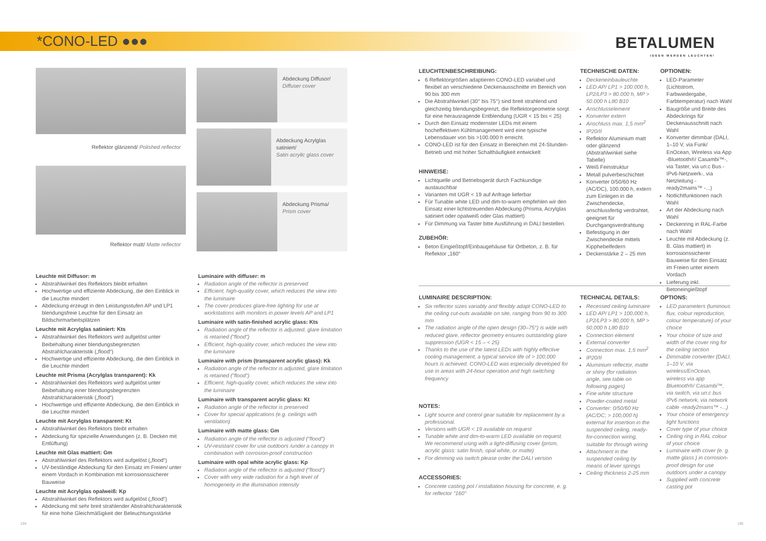*CONO-LED ●●●
BETALUMEN
IDEEN WERDEN LEUCHTEN!
Reflektor glänzend/ Polished reflector
Reflektor matt/ Matte reflector
Abdeckung Diffusor/
Diffuser cover
Abdeckung Acrylglas satiniert/
Satin acrylic glass cover
Abdeckung Prisma/
Prism cover
Leuchte mit Diffusor: m
Abstrahlwinkel des Reflektors bleibt erhalten
Hochwertige und effiziente Abdeckung, die den Einblick in die Leuchte mindert
Abdeckung erzeugt in den Leistungsstufen AP und LP1 blendungsfreie Leuchte für den Einsatz an Bildschirmarbeitsplätzen
Leuchte mit Acrylglas satiniert: Kts
Abstrahlwinkel des Reflektors wird aufgelöst unter Beibehaltung einer blendungsbegrenzten Abstrahlcharakteristik („flood“)
Hochwertige und effiziente Abdeckung, die den Einblick in die Leuchte mindert
Leuchte mit Prisma (Acrylglas transparent): Kk
Abstrahlwinkel des Reflektors wird aufgelöst unter Beibehaltung einer blendungsbegrenzten Abstrahlcharakteristik („flood“)
Hochwertige und effiziente Abdeckung, die den Einblick in die Leuchte mindert
Leuchte mit Acrylglas transparent: Kt
Abstrahlwinkel des Reflektors bleibt erhalten
Abdeckung für spezielle Anwendungen (z. B. Decken mit Entlüftung)
Leuchte mit Glas mattiert: Gm
Abstrahlwinkel des Reflektors wird aufgelöst („flood“)
UV-beständige Abdeckung für den Einsatz im Freien/ unter einem Vordach in Kombination mit korrosionssicherer Bauweise
Leuchte mit Acrylglas opalweiß: Kp
Abstrahlwinkel des Reflektors wird aufgelöst („flood“)
Abdeckung mit sehr breit strahlender Abstrahlcharakteristik für eine hohe Gleichmäßigkeit der Beleuchtungsstärke
Luminaire with diffuser: m
Radiation angle of the reflector is preserved
Efficient, high-quality cover, which reduces the view into the luminaire
The cover produces glare-free lighting for use at workstations with monitors in power levels AP and LP1
Luminaire with satin-finished acrylic glass: Kts
Radiation angle of the reflector is adjusted, glare limitation is retained ("flood")
Efficient, high-quality cover, which reduces the view into the luminaire
Luminaire with prism (transparent acrylic glass): Kk
Radiation angle of the reflector is adjusted, glare limitation is retained ("flood")
Efficient, high-quality cover, which reduces the view into the luminaire
Luminaire with transparent acrylic glass: Kt
Radiation angle of the reflector is preserved
Cover for special applications (e.g. ceilings with ventilation)
Luminaire with matte glass: Gm
Radiation angle of the reflector is adjusted ("flood")
UV-resistant cover for use outdoors /under a canopy in combination with corrosion-proof construction
Luminaire with opal white acrylic glass: Kp
Radiation angle of the reflector is adjusted ("flood")
Cover with very wide radiation for a high level of homogeneity in the illumination intensity
LEUCHTENBESCHREIBUNG:
6 Reflektorgrößen adaptieren CONO-LED variabel und flexibel an verschiedene Deckenausschnitte im Bereich von 90 bis 300 mm
Die Abstrahlwinkel (30° bis 75°) sind breit strahlend und gleichzeitig blendungsbegrenzt, die Reflektorgeometrie sorgt für eine herausragende Entblendung (UGR < 15 bis < 25)
Durch den Einsatz modernster LEDs mit einem hocheffektiven Kühlmanagement wird eine typische Lebensdauer von bis >100.000 h erreicht.
CONO-LED ist für den Einsatz in Bereichen mit 24-Stunden-Betrieb und mit hoher Schalthäufigkeit entwickelt
HINWEISE:
Lichtquelle und Betriebsgerät durch Fachkundige austauschbar
Varianten mit UGR < 19 auf Anfrage lieferbar
Für Tunable white LED und dim-to-warm empfehlen wir den Einsatz einer lichtstreuenden Abdeckung (Prisma, Acrylglas satiniert oder opalweiß oder Glas mattiert)
Für Dimmung via Taster bitte Ausführung in DALI bestellen.
ZUBEHÖR:
Beton Eingießtopf/Einbaugehäuse für Ortbeton, z. B. für Reflektor „160“
TECHNISCHE DATEN:
Deckeneinbauleuchte
LED AP/ LP1 > 100.000 h, LP2/LP3 > 80.000 h, MP > 50.000 h L80 B10
Anschlusselement
Konverter extern
Anschluss max. 1,5 mm<sup>2</sup>
IP20/II
Reflektor Aluminium matt oder glänzend (Abstrahlwinkel siehe Tabelle)
Weiß Feinstruktur
Metall pulverbeschichtet
Konverter 0/50/60 Hz (AC/DC), 100.000 h, extern zum Einlegen in die Zwischendecke, anschlussfertig verdrahtet, geeignet für Durchgangsverdrahtung
Befestigung in der Zwischendecke mittels Kipphebelfedern
Deckenstärke 2 – 25 mm
OPTIONEN:
LED-Parameter (Lichtstrom, Farbwiedergabe, Farbtemperatur) nach Wahl
Baugröße und Breite des Abdeckrings für Deckenausschnitt nach Wahl
Konverter dimmbar (DALI, 1–10 V, via Funk/ EnOcean, Wireless via App -Bluetooth®/ Casambi™-, via Taster, via un:c Bus -IPv6-Netzwerk-, via Netzleitung -ready2mains™ -...)
Notlichtfunktionen nach Wahl
Art der Abdeckung nach Wahl
Deckenring in RAL-Farbe nach Wahl
Leuchte mit Abdeckung (z. B. Glas mattiert) in korrosionssicherer Bauweise für den Einsatz im Freien unter einem Vordach
Lieferung inkl. Betoneingießtopf
LUMINAIRE DESCRIPTION:
Six reflector sizes variably and flexibly adapt CONO-LED to the ceiling cut-outs available on site, ranging from 90 to 300 mm
The radiation angle of the open design (30–75°) is wide with reduced glare, reflector geometry ensures outstanding glare suppression (UGR < 15 – < 25)
Thanks to the use of the latest LEDs with highly effective cooling management, a typical service life of > 100,000 hours is achieved. CONO-LED was especially developed for use in areas with 24-hour operation and high switching frequency
NOTES:
Light source and control gear suitable for replacement by a professional.
Versions with UGR < 19 available on request
Tunable white and dim-to-warm LED available on request. We recommend using with a light-diffusing cover (prism, acrylic glass: satin finish, opal white, or matte)
For dimming via switch please order the DALI version
ACCESSORIES:
Concrete casting pot / installation housing for concrete, e. g. for reflector "160"
TECHNICAL DETAILS:
Recessed ceiling luminaire
LED AP/ LP1 > 100,000 h, LP2/LP3 > 80,000 h, MP > 50,000 h L80 B10
Connection element
External converter
Connection max. 1,5 mm<sup>2</sup>
IP20/II
Aluminium reflector, matte or shiny (for radiation angle, see table on following pages)
Fine white structure
Powder-coated metal
Converter: 0/50/60 Hz (AC/DC; > 100,000 h) external for insertion in the suspended ceiling, ready-for-connection wiring, suitable for through wiring
Attachment in the suspended ceiling by means of lever springs
Ceiling thickness 2-25 mm
OPTIONS:
LED parameters (luminous flux, colour reproduction, colour temperature) of your choice
Your choice of size and width of the cover ring for the ceiling section
Dimmable converter (DALI, 1–10 V, via wireless/EnOcean, wireless via app Bluetooth®/ Casambi™, via switch, via un:c bus IPv6 network, via network cable -ready2mains™ -...)
Your choice of emergency light functions
Cover type of your choice
Ceiling ring in RAL colour of your choice
Luminaire with cover (e. g. matte glass ) in corrosion-proof design for use outdoors under a canopy
Supplied with concrete casting pot
194 195